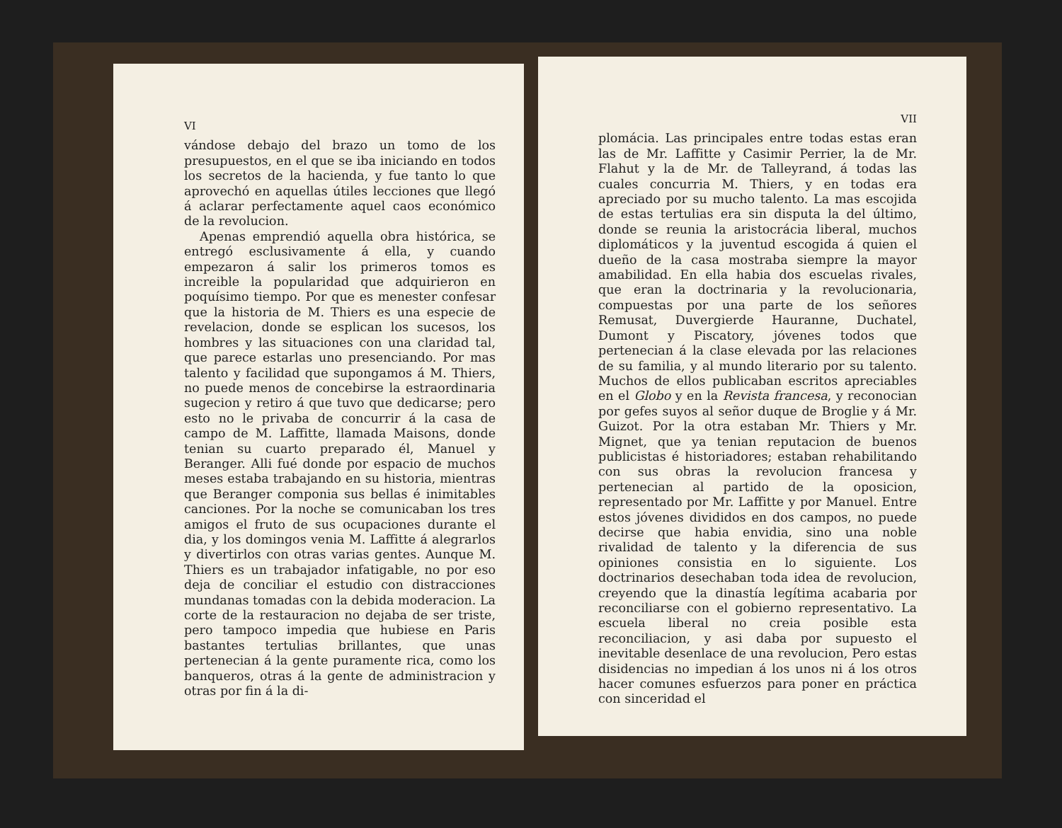VI
vándose debajo del brazo un tomo de los presupuestos, en el que se iba iniciando en todos los secretos de la hacienda, y fue tanto lo que aprovechó en aquellas útiles lecciones que llegó á aclarar perfectamente aquel caos económico de la revolucion.
Apenas emprendió aquella obra histórica, se entregó esclusivamente á ella, y cuando empezaron á salir los primeros tomos es increible la popularidad que adquirieron en poquísimo tiempo. Por que es menester confesar que la historia de M. Thiers es una especie de revelacion, donde se esplican los sucesos, los hombres y las situaciones con una claridad tal, que parece estarlas uno presenciando. Por mas talento y facilidad que supongamos á M. Thiers, no puede menos de concebirse la estraordinaria sugecion y retiro á que tuvo que dedicarse; pero esto no le privaba de concurrir á la casa de campo de M. Laffitte, llamada Maisons, donde tenian su cuarto preparado él, Manuel y Beranger. Alli fué donde por espacio de muchos meses estaba trabajando en su historia, mientras que Beranger componia sus bellas é inimitables canciones. Por la noche se comunicaban los tres amigos el fruto de sus ocupaciones durante el dia, y los domingos venia M. Laffitte á alegrarlos y divertirlos con otras varias gentes. Aunque M. Thiers es un trabajador infatigable, no por eso deja de conciliar el estudio con distracciones mundanas tomadas con la debida moderacion. La corte de la restauracion no dejaba de ser triste, pero tampoco impedia que hubiese en Paris bastantes tertulias brillantes, que unas pertenecian á la gente puramente rica, como los banqueros, otras á la gente de administracion y otras por fin á la di-
VII
plomácia. Las principales entre todas estas eran las de Mr. Laffitte y Casimir Perrier, la de Mr. Flahut y la de Mr. de Talleyrand, á todas las cuales concurria M. Thiers, y en todas era apreciado por su mucho talento. La mas escojida de estas tertulias era sin disputa la del último, donde se reunia la aristocrácia liberal, muchos diplomáticos y la juventud escogida á quien el dueño de la casa mostraba siempre la mayor amabilidad. En ella habia dos escuelas rivales, que eran la doctrinaria y la revolucionaria, compuestas por una parte de los señores Remusat, Duvergierde Hauranne, Duchatel, Dumont y Piscatory, jóvenes todos que pertenecian á la clase elevada por las relaciones de su familia, y al mundo literario por su talento. Muchos de ellos publicaban escritos apreciables en el Globo y en la Revista francesa, y reconocian por gefes suyos al señor duque de Broglie y á Mr. Guizot. Por la otra estaban Mr. Thiers y Mr. Mignet, que ya tenian reputacion de buenos publicistas é historiadores; estaban rehabilitando con sus obras la revolucion francesa y pertenecian al partido de la oposicion, representado por Mr. Laffitte y por Manuel. Entre estos jóvenes divididos en dos campos, no puede decirse que habia envidia, sino una noble rivalidad de talento y la diferencia de sus opiniones consistia en lo siguiente. Los doctrinarios desechaban toda idea de revolucion, creyendo que la dinastía legítima acabaria por reconciliarse con el gobierno representativo. La escuela liberal no creia posible esta reconciliacion, y asi daba por supuesto el inevitable desenlace de una revolucion, Pero estas disidencias no impedian á los unos ni á los otros hacer comunes esfuerzos para poner en práctica con sinceridad el